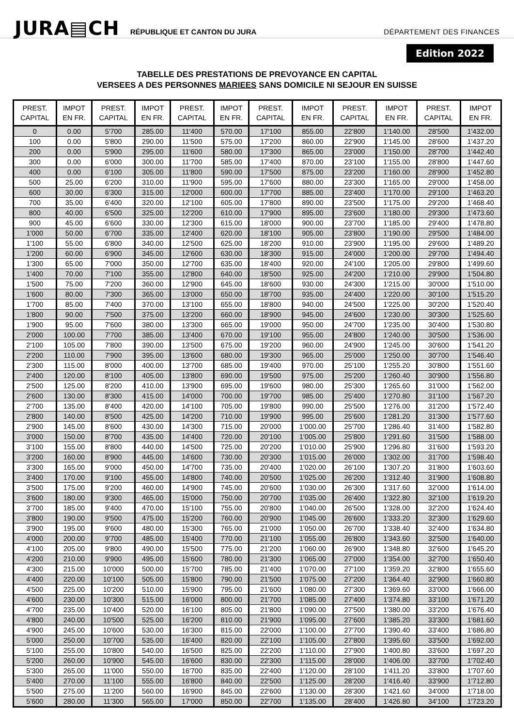JURA▤CH RÉPUBLIQUE ET CANTON DU JURA DÉPARTEMENT DES FINANCES
Edition 2022
TABELLE DES PRESTATIONS DE PREVOYANCE EN CAPITAL
VERSEES A DES PERSONNES MARIEES SANS DOMICILE NI SEJOUR EN SUISSE
| PREST. CAPITAL | IMPOT EN FR. | PREST. CAPITAL | IMPOT EN FR. | PREST. CAPITAL | IMPOT EN FR. | PREST. CAPITAL | IMPOT EN FR. | PREST. CAPITAL | IMPOT EN FR. | PREST. CAPITAL | IMPOT EN FR. |
| --- | --- | --- | --- | --- | --- | --- | --- | --- | --- | --- | --- |
| 0 | 0.00 | 5'700 | 285.00 | 11'400 | 570.00 | 17'100 | 855.00 | 22'800 | 1'140.00 | 28'500 | 1'432.00 |
| 100 | 0.00 | 5'800 | 290.00 | 11'500 | 575.00 | 17'200 | 860.00 | 22'900 | 1'145.00 | 28'600 | 1'437.20 |
| 200 | 0.00 | 5'900 | 295.00 | 11'600 | 580.00 | 17'300 | 865.00 | 23'000 | 1'150.00 | 28'700 | 1'442.40 |
| 300 | 0.00 | 6'000 | 300.00 | 11'700 | 585.00 | 17'400 | 870.00 | 23'100 | 1'155.00 | 28'800 | 1'447.60 |
| 400 | 0.00 | 6'100 | 305.00 | 11'800 | 590.00 | 17'500 | 875.00 | 23'200 | 1'160.00 | 28'900 | 1'452.80 |
| 500 | 25.00 | 6'200 | 310.00 | 11'900 | 595.00 | 17'600 | 880.00 | 23'300 | 1'165.00 | 29'000 | 1'458.00 |
| 600 | 30.00 | 6'300 | 315.00 | 12'000 | 600.00 | 17'700 | 885.00 | 23'400 | 1'170.00 | 29'100 | 1'463.20 |
| 700 | 35.00 | 6'400 | 320.00 | 12'100 | 605.00 | 17'800 | 890.00 | 23'500 | 1'175.00 | 29'200 | 1'468.40 |
| 800 | 40.00 | 6'500 | 325.00 | 12'200 | 610.00 | 17'900 | 895.00 | 23'600 | 1'180.00 | 29'300 | 1'473.60 |
| 900 | 45.00 | 6'600 | 330.00 | 12'300 | 615.00 | 18'000 | 900.00 | 23'700 | 1'185.00 | 29'400 | 1'478.80 |
| 1'000 | 50.00 | 6'700 | 335.00 | 12'400 | 620.00 | 18'100 | 905.00 | 23'800 | 1'190.00 | 29'500 | 1'484.00 |
| 1'100 | 55.00 | 6'800 | 340.00 | 12'500 | 625.00 | 18'200 | 910.00 | 23'900 | 1'195.00 | 29'600 | 1'489.20 |
| 1'200 | 60.00 | 6'900 | 345.00 | 12'600 | 630.00 | 18'300 | 915.00 | 24'000 | 1'200.00 | 29'700 | 1'494.40 |
| 1'300 | 65.00 | 7'000 | 350.00 | 12'700 | 635.00 | 18'400 | 920.00 | 24'100 | 1'205.00 | 29'800 | 1'499.60 |
| 1'400 | 70.00 | 7'100 | 355.00 | 12'800 | 640.00 | 18'500 | 925.00 | 24'200 | 1'210.00 | 29'900 | 1'504.80 |
| 1'500 | 75.00 | 7'200 | 360.00 | 12'900 | 645.00 | 18'600 | 930.00 | 24'300 | 1'215.00 | 30'000 | 1'510.00 |
| 1'600 | 80.00 | 7'300 | 365.00 | 13'000 | 650.00 | 18'700 | 935.00 | 24'400 | 1'220.00 | 30'100 | 1'515.20 |
| 1'700 | 85.00 | 7'400 | 370.00 | 13'100 | 655.00 | 18'800 | 940.00 | 24'500 | 1'225.00 | 30'200 | 1'520.40 |
| 1'800 | 90.00 | 7'500 | 375.00 | 13'200 | 660.00 | 18'900 | 945.00 | 24'600 | 1'230.00 | 30'300 | 1'525.60 |
| 1'900 | 95.00 | 7'600 | 380.00 | 13'300 | 665.00 | 19'000 | 950.00 | 24'700 | 1'235.00 | 30'400 | 1'530.80 |
| 2'000 | 100.00 | 7'700 | 385.00 | 13'400 | 670.00 | 19'100 | 955.00 | 24'800 | 1'240.00 | 30'500 | 1'536.00 |
| 2'100 | 105.00 | 7'800 | 390.00 | 13'500 | 675.00 | 19'200 | 960.00 | 24'900 | 1'245.00 | 30'600 | 1'541.20 |
| 2'200 | 110.00 | 7'900 | 395.00 | 13'600 | 680.00 | 19'300 | 965.00 | 25'000 | 1'250.00 | 30'700 | 1'546.40 |
| 2'300 | 115.00 | 8'000 | 400.00 | 13'700 | 685.00 | 19'400 | 970.00 | 25'100 | 1'255.20 | 30'800 | 1'551.60 |
| 2'400 | 120.00 | 8'100 | 405.00 | 13'800 | 690.00 | 19'500 | 975.00 | 25'200 | 1'260.40 | 30'900 | 1'556.80 |
| 2'500 | 125.00 | 8'200 | 410.00 | 13'900 | 695.00 | 19'600 | 980.00 | 25'300 | 1'265.60 | 31'000 | 1'562.00 |
| 2'600 | 130.00 | 8'300 | 415.00 | 14'000 | 700.00 | 19'700 | 985.00 | 25'400 | 1'270.80 | 31'100 | 1'567.20 |
| 2'700 | 135.00 | 8'400 | 420.00 | 14'100 | 705.00 | 19'800 | 990.00 | 25'500 | 1'276.00 | 31'200 | 1'572.40 |
| 2'800 | 140.00 | 8'500 | 425.00 | 14'200 | 710.00 | 19'900 | 995.00 | 25'600 | 1'281.20 | 31'300 | 1'577.60 |
| 2'900 | 145.00 | 8'600 | 430.00 | 14'300 | 715.00 | 20'000 | 1'000.00 | 25'700 | 1'286.40 | 31'400 | 1'582.80 |
| 3'000 | 150.00 | 8'700 | 435.00 | 14'400 | 720.00 | 20'100 | 1'005.00 | 25'800 | 1'291.60 | 31'500 | 1'588.00 |
| 3'100 | 155.00 | 8'800 | 440.00 | 14'500 | 725.00 | 20'200 | 1'010.00 | 25'900 | 1'296.80 | 31'600 | 1'593.20 |
| 3'200 | 160.00 | 8'900 | 445.00 | 14'600 | 730.00 | 20'300 | 1'015.00 | 26'000 | 1'302.00 | 31'700 | 1'598.40 |
| 3'300 | 165.00 | 9'000 | 450.00 | 14'700 | 735.00 | 20'400 | 1'020.00 | 26'100 | 1'307.20 | 31'800 | 1'603.60 |
| 3'400 | 170.00 | 9'100 | 455.00 | 14'800 | 740.00 | 20'500 | 1'025.00 | 26'200 | 1'312.40 | 31'900 | 1'608.80 |
| 3'500 | 175.00 | 9'200 | 460.00 | 14'900 | 745.00 | 20'600 | 1'030.00 | 26'300 | 1'317.60 | 32'000 | 1'614.00 |
| 3'600 | 180.00 | 9'300 | 465.00 | 15'000 | 750.00 | 20'700 | 1'035.00 | 26'400 | 1'322.80 | 32'100 | 1'619.20 |
| 3'700 | 185.00 | 9'400 | 470.00 | 15'100 | 755.00 | 20'800 | 1'040.00 | 26'500 | 1'328.00 | 32'200 | 1'624.40 |
| 3'800 | 190.00 | 9'500 | 475.00 | 15'200 | 760.00 | 20'900 | 1'045.00 | 26'600 | 1'333.20 | 32'300 | 1'629.60 |
| 3'900 | 195.00 | 9'600 | 480.00 | 15'300 | 765.00 | 21'000 | 1'050.00 | 26'700 | 1'338.40 | 32'400 | 1'634.80 |
| 4'000 | 200.00 | 9'700 | 485.00 | 15'400 | 770.00 | 21'100 | 1'055.00 | 26'800 | 1'343.60 | 32'500 | 1'640.00 |
| 4'100 | 205.00 | 9'800 | 490.00 | 15'500 | 775.00 | 21'200 | 1'060.00 | 26'900 | 1'348.80 | 32'600 | 1'645.20 |
| 4'200 | 210.00 | 9'900 | 495.00 | 15'600 | 780.00 | 21'300 | 1'065.00 | 27'000 | 1'354.00 | 32'700 | 1'650.40 |
| 4'300 | 215.00 | 10'000 | 500.00 | 15'700 | 785.00 | 21'400 | 1'070.00 | 27'100 | 1'359.20 | 32'800 | 1'655.60 |
| 4'400 | 220.00 | 10'100 | 505.00 | 15'800 | 790.00 | 21'500 | 1'075.00 | 27'200 | 1'364.40 | 32'900 | 1'660.80 |
| 4'500 | 225.00 | 10'200 | 510.00 | 15'900 | 795.00 | 21'600 | 1'080.00 | 27'300 | 1'369.60 | 33'000 | 1'666.00 |
| 4'600 | 230.00 | 10'300 | 515.00 | 16'000 | 800.00 | 21'700 | 1'085.00 | 27'400 | 1'374.80 | 33'100 | 1'671.20 |
| 4'700 | 235.00 | 10'400 | 520.00 | 16'100 | 805.00 | 21'800 | 1'090.00 | 27'500 | 1'380.00 | 33'200 | 1'676.40 |
| 4'800 | 240.00 | 10'500 | 525.00 | 16'200 | 810.00 | 21'900 | 1'095.00 | 27'600 | 1'385.20 | 33'300 | 1'681.60 |
| 4'900 | 245.00 | 10'600 | 530.00 | 16'300 | 815.00 | 22'000 | 1'100.00 | 27'700 | 1'390.40 | 33'400 | 1'686.80 |
| 5'000 | 250.00 | 10'700 | 535.00 | 16'400 | 820.00 | 22'100 | 1'105.00 | 27'800 | 1'395.60 | 33'500 | 1'692.00 |
| 5'100 | 255.00 | 10'800 | 540.00 | 16'500 | 825.00 | 22'200 | 1'110.00 | 27'900 | 1'400.80 | 33'600 | 1'697.20 |
| 5'200 | 260.00 | 10'900 | 545.00 | 16'600 | 830.00 | 22'300 | 1'115.00 | 28'000 | 1'406.00 | 33'700 | 1'702.40 |
| 5'300 | 265.00 | 11'000 | 550.00 | 16'700 | 835.00 | 22'400 | 1'120.00 | 28'100 | 1'411.20 | 33'800 | 1'707.60 |
| 5'400 | 270.00 | 11'100 | 555.00 | 16'800 | 840.00 | 22'500 | 1'125.00 | 28'200 | 1'416.40 | 33'900 | 1'712.80 |
| 5'500 | 275.00 | 11'200 | 560.00 | 16'900 | 845.00 | 22'600 | 1'130.00 | 28'300 | 1'421.60 | 34'000 | 1'718.00 |
| 5'600 | 280.00 | 11'300 | 565.00 | 17'000 | 850.00 | 22'700 | 1'135.00 | 28'400 | 1'426.80 | 34'100 | 1'723.20 |